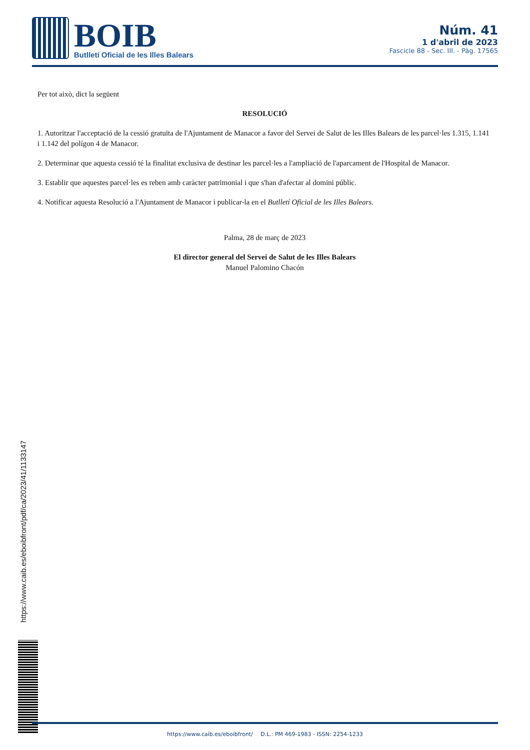BOIB
Butlletí Oficial de les Illes Balears
Núm. 41
1 d'abril de 2023
Fascicle 88 - Sec. III. - Pàg. 17565
Per tot això, dict la següent
RESOLUCIÓ
1. Autoritzar l'acceptació de la cessió gratuïta de l'Ajuntament de Manacor a favor del Servei de Salut de les Illes Balears de les parcel·les 1.315, 1.141 i 1.142 del polígon 4 de Manacor.
2. Determinar que aquesta cessió té la finalitat exclusiva de destinar les parcel·les a l'ampliació de l'aparcament de l'Hospital de Manacor.
3. Establir que aquestes parcel·les es reben amb caràcter patrimonial i que s'han d'afectar al domini públic.
4. Notificar aquesta Resolució a l'Ajuntament de Manacor i publicar-la en el Butlletí Oficial de les Illes Balears.
Palma, 28 de març de 2023
El director general del Servei de Salut de les Illes Balears
Manuel Palomino Chacón
https://www.caib.es/eboibfront/pdf/ca/2023/41/1133147
https://www.caib.es/eboibfront/ D.L.: PM 469-1983 - ISSN: 2254-1233